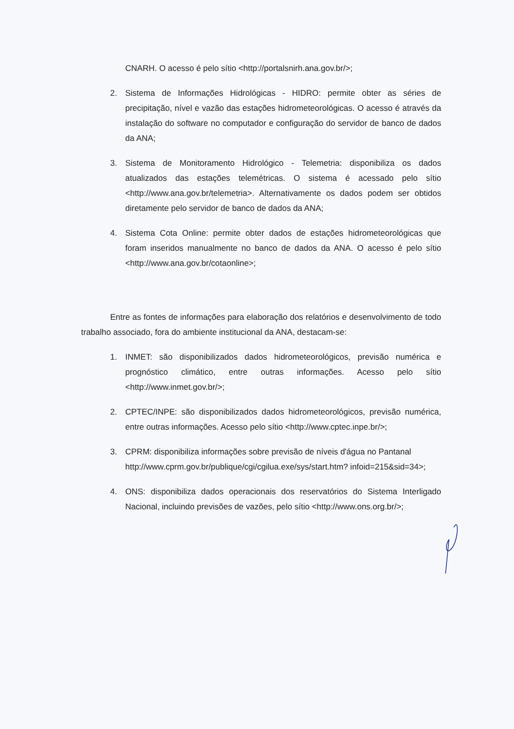CNARH. O acesso é pelo sítio <http://portalsnirh.ana.gov.br/>;
2. Sistema de Informações Hidrológicas - HIDRO: permite obter as séries de precipitação, nível e vazão das estações hidrometeorológicas. O acesso é através da instalação do software no computador e configuração do servidor de banco de dados da ANA;
3. Sistema de Monitoramento Hidrológico - Telemetria: disponibiliza os dados atualizados das estações telemétricas. O sistema é acessado pelo sítio <http://www.ana.gov.br/telemetria>. Alternativamente os dados podem ser obtidos diretamente pelo servidor de banco de dados da ANA;
4. Sistema Cota Online: permite obter dados de estações hidrometeorológicas que foram inseridos manualmente no banco de dados da ANA. O acesso é pelo sítio <http://www.ana.gov.br/cotaonline>;
Entre as fontes de informações para elaboração dos relatórios e desenvolvimento de todo trabalho associado, fora do ambiente institucional da ANA, destacam-se:
1. INMET: são disponibilizados dados hidrometeorológicos, previsão numérica e prognóstico climático, entre outras informações. Acesso pelo sítio <http://www.inmet.gov.br/>;
2. CPTEC/INPE: são disponibilizados dados hidrometeorológicos, previsão numérica, entre outras informações. Acesso pelo sítio <http://www.cptec.inpe.br/>;
3. CPRM: disponibiliza informações sobre previsão de níveis d'água no Pantanal http://www.cprm.gov.br/publique/cgi/cgilua.exe/sys/start.htm? infoid=215&sid=34>;
4. ONS: disponibiliza dados operacionais dos reservatórios do Sistema Interligado Nacional, incluindo previsões de vazões, pelo sítio <http://www.ons.org.br/>;